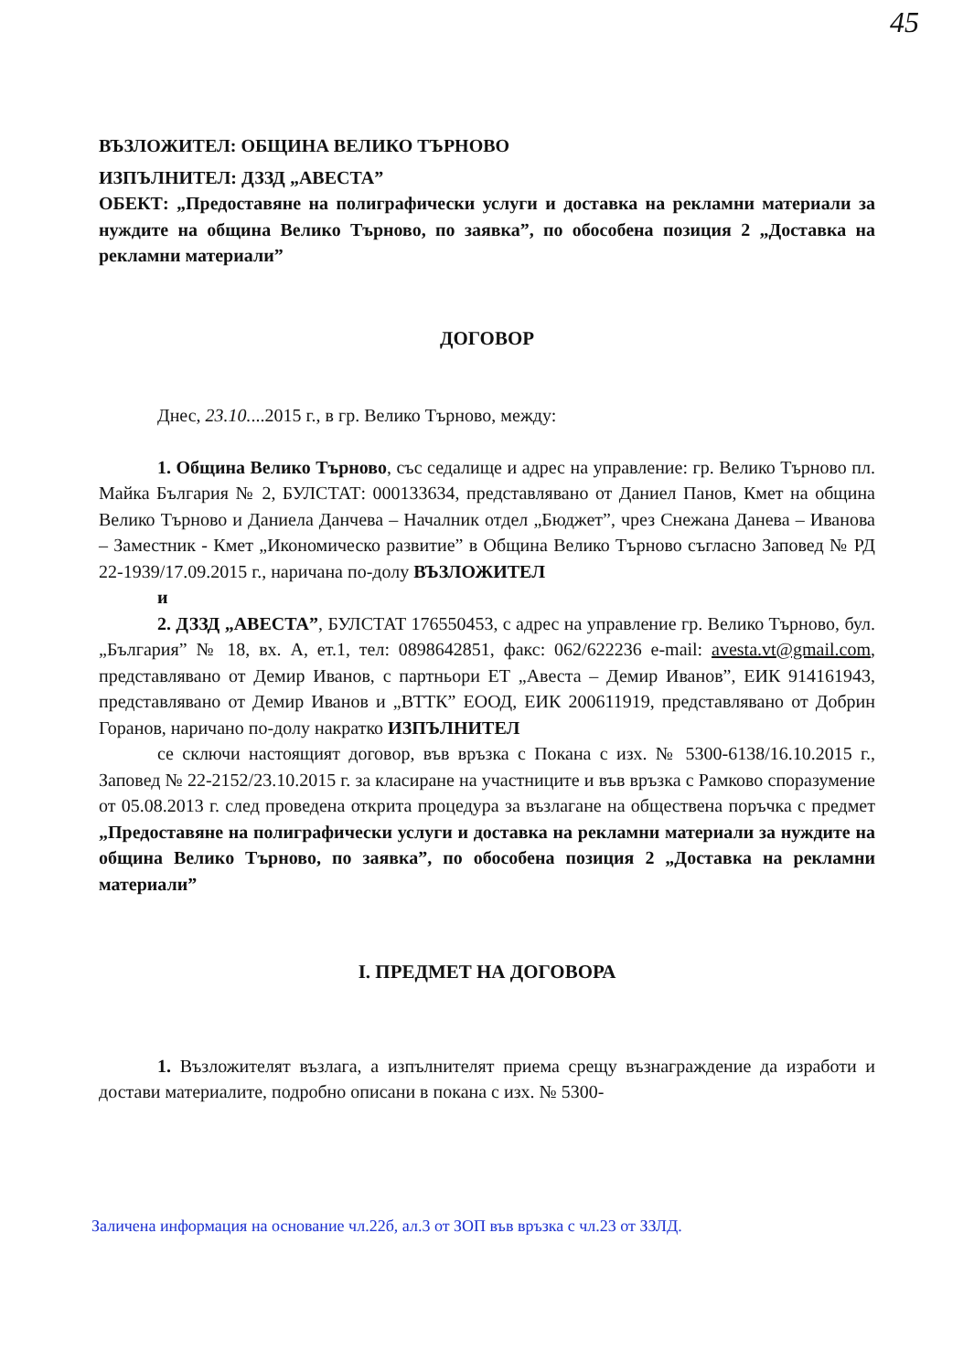45
ВЪЗЛОЖИТЕЛ: ОБЩИНА ВЕЛИКО ТЪРНОВО
ИЗПЪЛНИТЕЛ: ДЗЗД „АВЕСТА”
ОБЕКТ: „Предоставяне на полиграфически услуги и доставка на рекламни материали за нуждите на община Велико Търново, по заявка”, по обособена позиция 2 „Доставка на рекламни материали”
ДОГОВОР
Днес, 23.10....2015 г., в гр. Велико Търново, между:
1. Община Велико Търново, със седалище и адрес на управление: гр. Велико Търново пл. Майка България № 2, БУЛСТАТ: 000133634, представлявано от Даниел Панов, Кмет на община Велико Търново и Даниела Данчева – Началник отдел „Бюджет”, чрез Снежана Данева – Иванова – Заместник - Кмет „Икономическо развитие” в Община Велико Търново съгласно Заповед № РД 22-1939/17.09.2015 г., наричана по-долу ВЪЗЛОЖИТЕЛ
и
2. ДЗЗД „АВЕСТА”, БУЛСТАТ 176550453, с адрес на управление гр. Велико Търново, бул. „България” № 18, вх. А, ет.1, тел: 0898642851, факс: 062/622236 e-mail: avesta.vt@gmail.com, представлявано от Демир Иванов, с партньори ЕТ „Авеста – Демир Иванов”, ЕИК 914161943, представлявано от Демир Иванов и „ВТТК” ЕООД, ЕИК 200611919, представлявано от Добрин Горанов, наричано по-долу накратко ИЗПЪЛНИТЕЛ
се сключи настоящият договор, във връзка с Покана с изх. № 5300-6138/16.10.2015 г., Заповед № 22-2152/23.10.2015 г. за класиране на участниците и във връзка с Рамково споразумение от 05.08.2013 г. след проведена открита процедура за възлагане на обществена поръчка с предмет „Предоставяне на полиграфически услуги и доставка на рекламни материали за нуждите на община Велико Търново, по заявка”, по обособена позиция 2 „Доставка на рекламни материали”
I. ПРЕДМЕТ НА ДОГОВОРА
1. Възложителят възлага, а изпълнителят приема срещу възнаграждение да изработи и достави материалите, подробно описани в покана с изх. № 5300-
Заличена информация на основание чл.22б, ал.3 от ЗОП във връзка с чл.23 от ЗЗЛД.